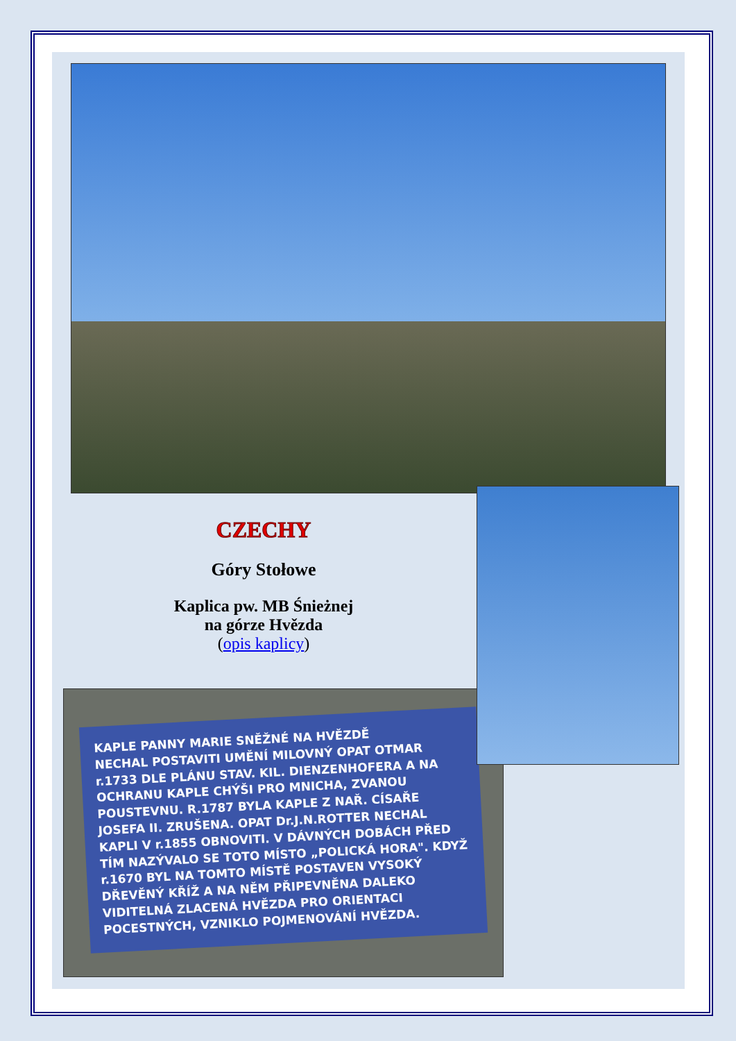CZECHY
Góry Stołowe
Kaplica pw. MB Śnieżnej
na górze Hvězda
(opis kaplicy)
KAPLE PANNY MARIE SNĚŽNÉ NA HVĚZDĚ
NECHAL POSTAVITI UMĚNÍ MILOVNÝ OPAT OTMAR r.1733 DLE PLÁNU STAV. KIL. DIENZENHOFERA A NA OCHRANU KAPLE CHÝŠI PRO MNICHA, ZVANOU POUSTEVNU. R.1787 BYLA KAPLE Z NAŘ. CÍSAŘE JOSEFA II. ZRUŠENA. OPAT Dr.J.N.ROTTER NECHAL KAPLI V r.1855 OBNOVITI. V DÁVNÝCH DOBÁCH PŘED TÍM NAZÝVALO SE TOTO MÍSTO „POLICKÁ HORA". KDYŽ r.1670 BYL NA TOMTO MÍSTĚ POSTAVEN VYSOKÝ DŘEVĚNÝ KŘÍŽ A NA NĚM PŘIPEVNĚNA DALEKO VIDITELNÁ ZLACENÁ HVĚZDA PRO ORIENTACI POCESTNÝCH, VZNIKLO POJMENOVÁNÍ HVĚZDA.